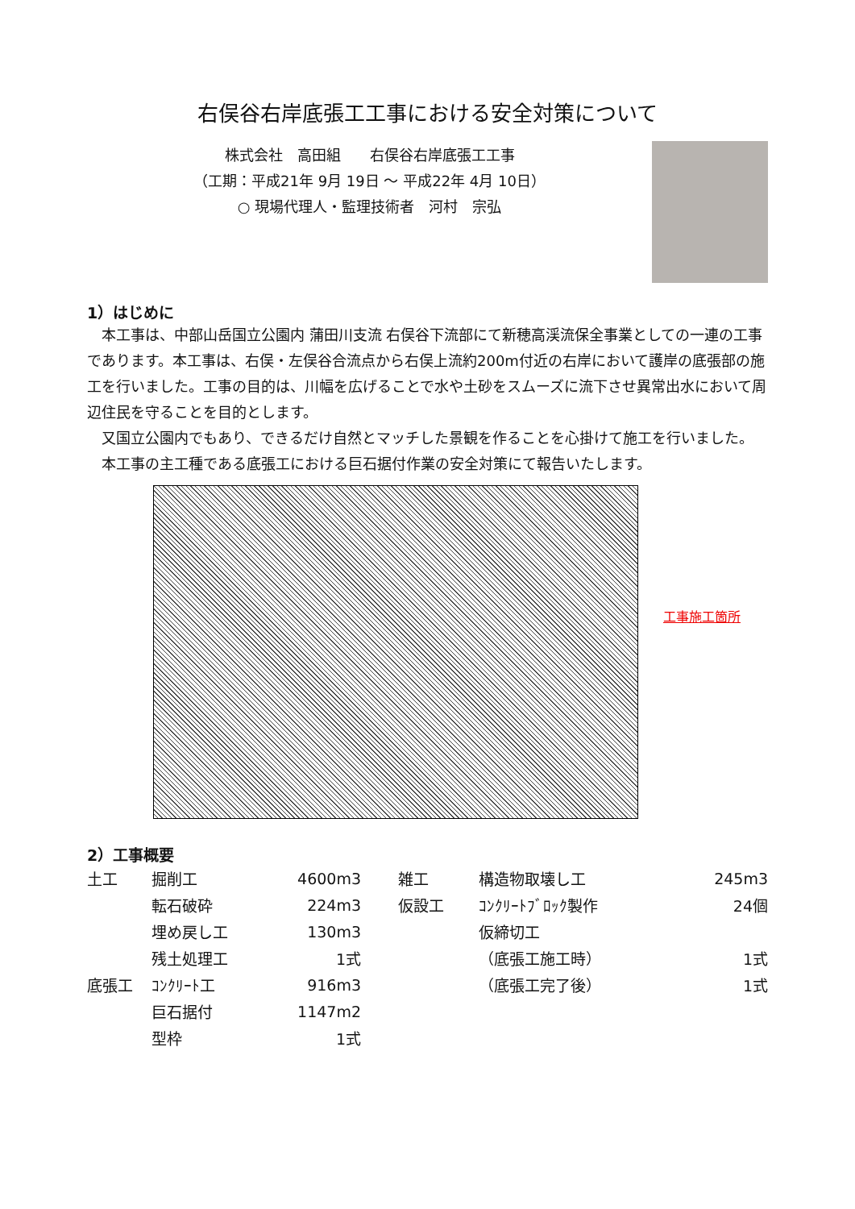右俣谷右岸底張工工事における安全対策について
株式会社　高田組　　右俣谷右岸底張工工事
（工期：平成21年 9月 19日 ～ 平成22年 4月 10日）
○ 現場代理人・監理技術者　河村　宗弘
1）はじめに
本工事は、中部山岳国立公園内 蒲田川支流 右俣谷下流部にて新穂高渓流保全事業としての一連の工事であります。本工事は、右俣・左俣谷合流点から右俣上流約200m付近の右岸において護岸の底張部の施工を行いました。工事の目的は、川幅を広げることで水や土砂をスムーズに流下させ異常出水において周辺住民を守ることを目的とします。
又国立公園内でもあり、できるだけ自然とマッチした景観を作ることを心掛けて施工を行いました。
本工事の主工種である底張工における巨石据付作業の安全対策にて報告いたします。
工事施工箇所
2）工事概要
| 土工 | 掘削工 | 4600m3 | | 雑工 | 構造物取壊し工 | 245m3 |
| | 転石破砕 | 224m3 | | 仮設工 | ｺﾝｸﾘｰﾄﾌﾞﾛｯｸ製作 | 24個 |
| | 埋め戻し工 | 130m3 | | | 仮締切工 | |
| | 残土処理工 | 1式 | | | （底張工施工時） | 1式 |
| 底張工 | ｺﾝｸﾘｰﾄ工 | 916m3 | | | （底張工完了後） | 1式 |
| | 巨石据付 | 1147m2 | | | | |
| | 型枠 | 1式 | | | | |